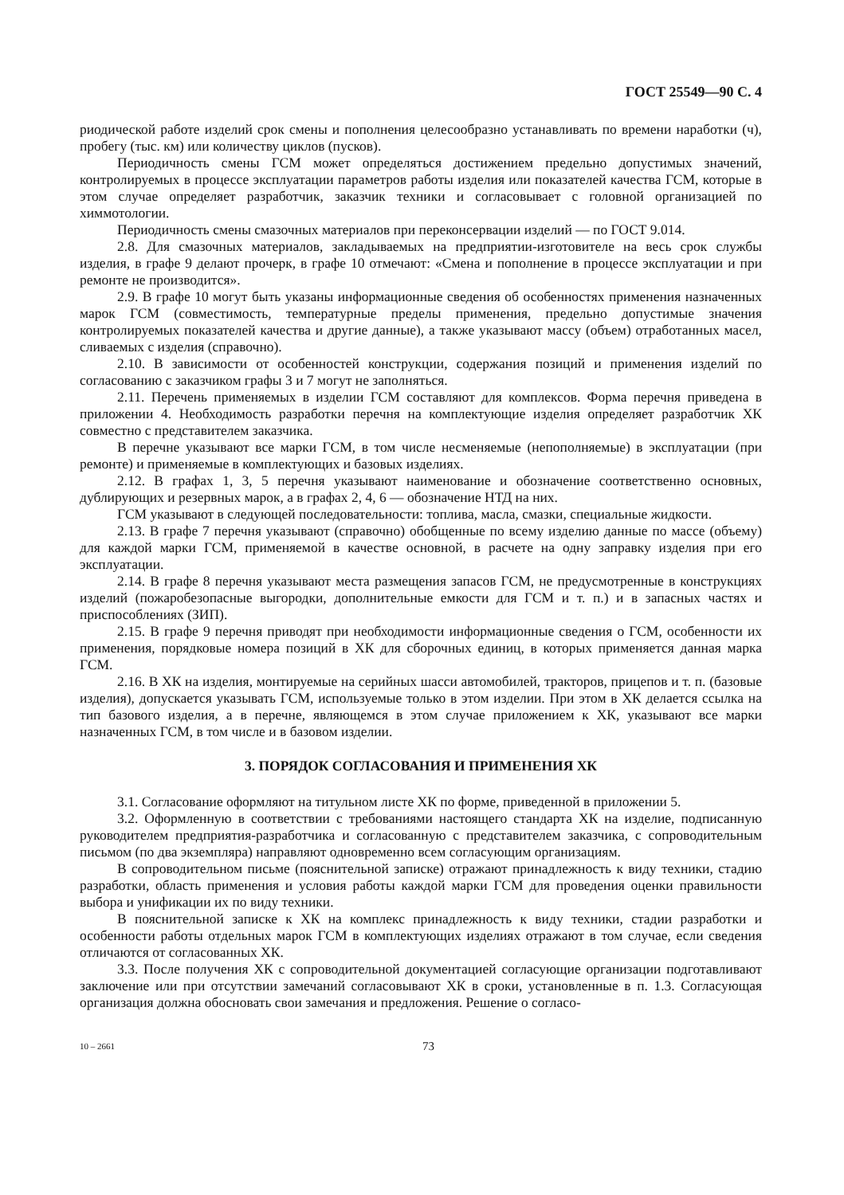ГОСТ 25549—90 С. 4
риодической работе изделий срок смены и пополнения целесообразно устанавливать по времени наработки (ч), пробегу (тыс. км) или количеству циклов (пусков).
Периодичность смены ГСМ может определяться достижением предельно допустимых значений, контролируемых в процессе эксплуатации параметров работы изделия или показателей качества ГСМ, которые в этом случае определяет разработчик, заказчик техники и согласовывает с головной организацией по химмотологии.
Периодичность смены смазочных материалов при переконсервации изделий — по ГОСТ 9.014.
2.8. Для смазочных материалов, закладываемых на предприятии-изготовителе на весь срок службы изделия, в графе 9 делают прочерк, в графе 10 отмечают: «Смена и пополнение в процессе эксплуатации и при ремонте не производится».
2.9. В графе 10 могут быть указаны информационные сведения об особенностях применения назначенных марок ГСМ (совместимость, температурные пределы применения, предельно допустимые значения контролируемых показателей качества и другие данные), а также указывают массу (объем) отработанных масел, сливаемых с изделия (справочно).
2.10. В зависимости от особенностей конструкции, содержания позиций и применения изделий по согласованию с заказчиком графы 3 и 7 могут не заполняться.
2.11. Перечень применяемых в изделии ГСМ составляют для комплексов. Форма перечня приведена в приложении 4. Необходимость разработки перечня на комплектующие изделия определяет разработчик ХК совместно с представителем заказчика.
В перечне указывают все марки ГСМ, в том числе несменяемые (непополняемые) в эксплуатации (при ремонте) и применяемые в комплектующих и базовых изделиях.
2.12. В графах 1, 3, 5 перечня указывают наименование и обозначение соответственно основных, дублирующих и резервных марок, а в графах 2, 4, 6 — обозначение НТД на них.
ГСМ указывают в следующей последовательности: топлива, масла, смазки, специальные жидкости.
2.13. В графе 7 перечня указывают (справочно) обобщенные по всему изделию данные по массе (объему) для каждой марки ГСМ, применяемой в качестве основной, в расчете на одну заправку изделия при его эксплуатации.
2.14. В графе 8 перечня указывают места размещения запасов ГСМ, не предусмотренные в конструкциях изделий (пожаробезопасные выгородки, дополнительные емкости для ГСМ и т. п.) и в запасных частях и приспособлениях (ЗИП).
2.15. В графе 9 перечня приводят при необходимости информационные сведения о ГСМ, особенности их применения, порядковые номера позиций в ХК для сборочных единиц, в которых применяется данная марка ГСМ.
2.16. В ХК на изделия, монтируемые на серийных шасси автомобилей, тракторов, прицепов и т. п. (базовые изделия), допускается указывать ГСМ, используемые только в этом изделии. При этом в ХК делается ссылка на тип базового изделия, а в перечне, являющемся в этом случае приложением к ХК, указывают все марки назначенных ГСМ, в том числе и в базовом изделии.
3. ПОРЯДОК СОГЛАСОВАНИЯ И ПРИМЕНЕНИЯ ХК
3.1. Согласование оформляют на титульном листе ХК по форме, приведенной в приложении 5.
3.2. Оформленную в соответствии с требованиями настоящего стандарта ХК на изделие, подписанную руководителем предприятия-разработчика и согласованную с представителем заказчика, с сопроводительным письмом (по два экземпляра) направляют одновременно всем согласующим организациям.
В сопроводительном письме (пояснительной записке) отражают принадлежность к виду техники, стадию разработки, область применения и условия работы каждой марки ГСМ для проведения оценки правильности выбора и унификации их по виду техники.
В пояснительной записке к ХК на комплекс принадлежность к виду техники, стадии разработки и особенности работы отдельных марок ГСМ в комплектующих изделиях отражают в том случае, если сведения отличаются от согласованных ХК.
3.3. После получения ХК с сопроводительной документацией согласующие организации подготавливают заключение или при отсутствии замечаний согласовывают ХК в сроки, установленные в п. 1.3. Согласующая организация должна обосновать свои замечания и предложения. Решение о согласо-
10 – 2661 73